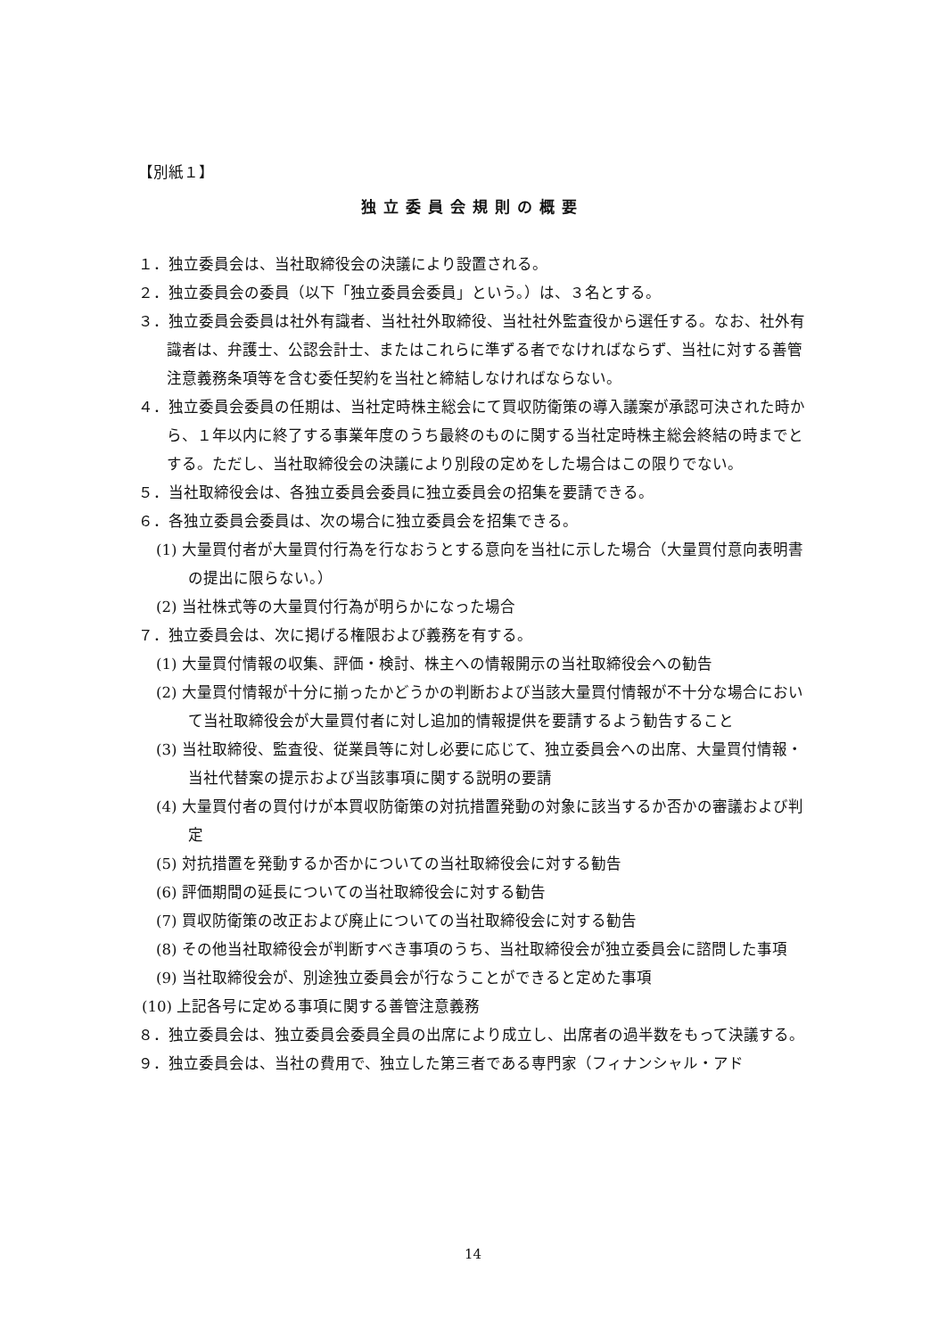【別紙１】
独立委員会規則の概要
１．独立委員会は、当社取締役会の決議により設置される。
２．独立委員会の委員（以下「独立委員会委員」という。）は、３名とする。
３．独立委員会委員は社外有識者、当社社外取締役、当社社外監査役から選任する。なお、社外有識者は、弁護士、公認会計士、またはこれらに準ずる者でなければならず、当社に対する善管注意義務条項等を含む委任契約を当社と締結しなければならない。
４．独立委員会委員の任期は、当社定時株主総会にて買収防衛策の導入議案が承認可決された時から、１年以内に終了する事業年度のうち最終のものに関する当社定時株主総会終結の時までとする。ただし、当社取締役会の決議により別段の定めをした場合はこの限りでない。
５．当社取締役会は、各独立委員会委員に独立委員会の招集を要請できる。
６．各独立委員会委員は、次の場合に独立委員会を招集できる。
(1) 大量買付者が大量買付行為を行なおうとする意向を当社に示した場合（大量買付意向表明書の提出に限らない。）
(2) 当社株式等の大量買付行為が明らかになった場合
７．独立委員会は、次に掲げる権限および義務を有する。
(1) 大量買付情報の収集、評価・検討、株主への情報開示の当社取締役会への勧告
(2) 大量買付情報が十分に揃ったかどうかの判断および当該大量買付情報が不十分な場合において当社取締役会が大量買付者に対し追加的情報提供を要請するよう勧告すること
(3) 当社取締役、監査役、従業員等に対し必要に応じて、独立委員会への出席、大量買付情報・当社代替案の提示および当該事項に関する説明の要請
(4) 大量買付者の買付けが本買収防衛策の対抗措置発動の対象に該当するか否かの審議および判定
(5) 対抗措置を発動するか否かについての当社取締役会に対する勧告
(6) 評価期間の延長についての当社取締役会に対する勧告
(7) 買収防衛策の改正および廃止についての当社取締役会に対する勧告
(8) その他当社取締役会が判断すべき事項のうち、当社取締役会が独立委員会に諮問した事項
(9) 当社取締役会が、別途独立委員会が行なうことができると定めた事項
(10) 上記各号に定める事項に関する善管注意義務
８．独立委員会は、独立委員会委員全員の出席により成立し、出席者の過半数をもって決議する。
９．独立委員会は、当社の費用で、独立した第三者である専門家（フィナンシャル・アド
14